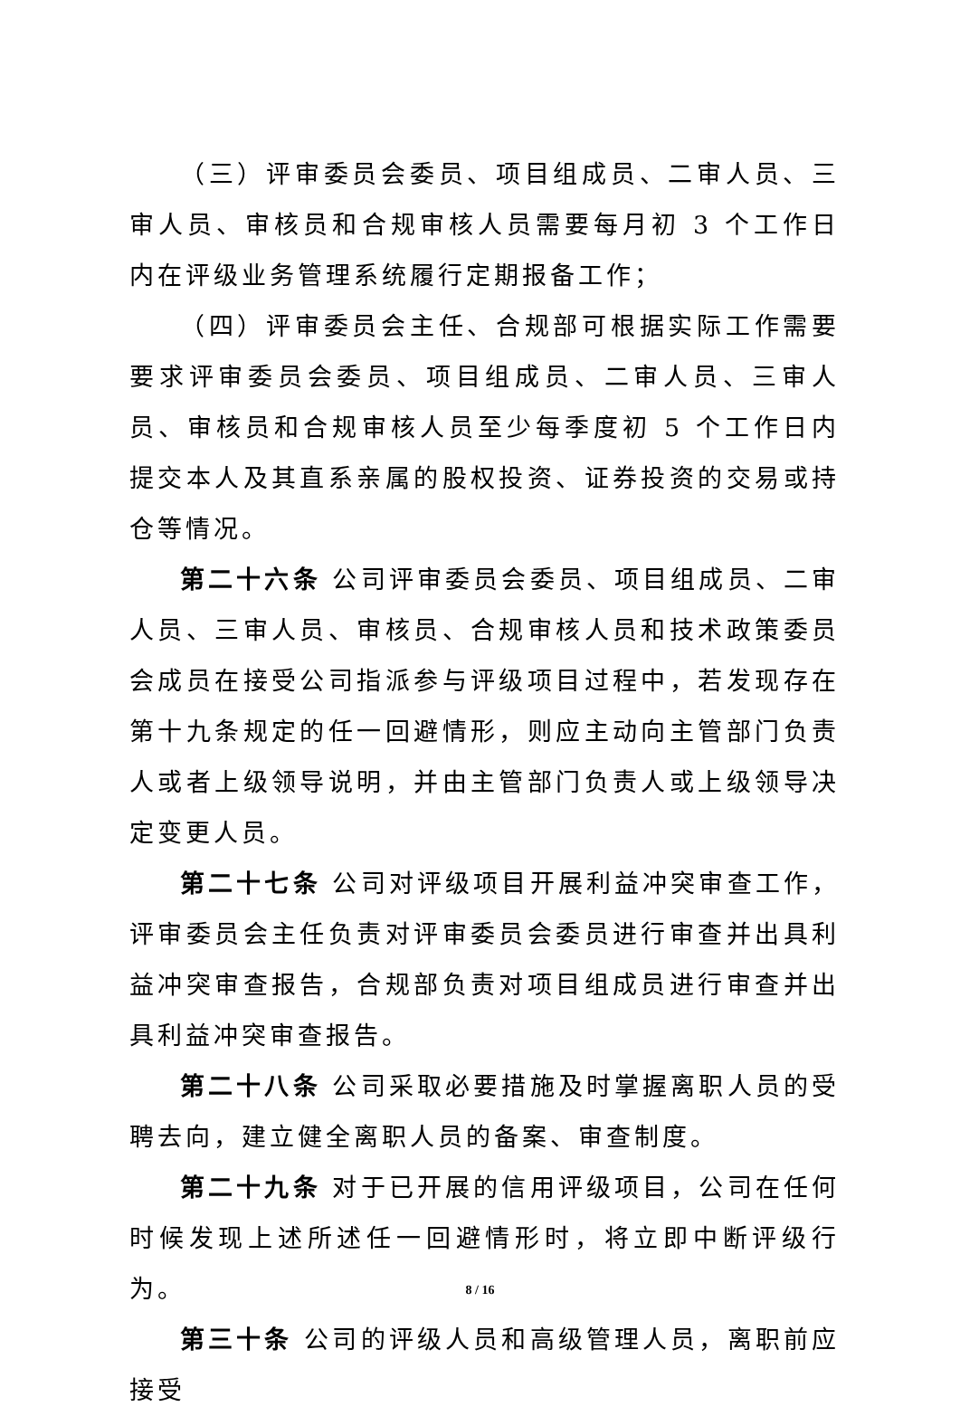（三）评审委员会委员、项目组成员、二审人员、三审人员、审核员和合规审核人员需要每月初 3 个工作日内在评级业务管理系统履行定期报备工作；
（四）评审委员会主任、合规部可根据实际工作需要要求评审委员会委员、项目组成员、二审人员、三审人员、审核员和合规审核人员至少每季度初 5 个工作日内提交本人及其直系亲属的股权投资、证券投资的交易或持仓等情况。
第二十六条 公司评审委员会委员、项目组成员、二审人员、三审人员、审核员、合规审核人员和技术政策委员会成员在接受公司指派参与评级项目过程中，若发现存在第十九条规定的任一回避情形，则应主动向主管部门负责人或者上级领导说明，并由主管部门负责人或上级领导决定变更人员。
第二十七条 公司对评级项目开展利益冲突审查工作，评审委员会主任负责对评审委员会委员进行审查并出具利益冲突审查报告，合规部负责对项目组成员进行审查并出具利益冲突审查报告。
第二十八条 公司采取必要措施及时掌握离职人员的受聘去向，建立健全离职人员的备案、审查制度。
第二十九条 对于已开展的信用评级项目，公司在任何时候发现上述所述任一回避情形时，将立即中断评级行为。
第三十条 公司的评级人员和高级管理人员，离职前应接受
8 / 16